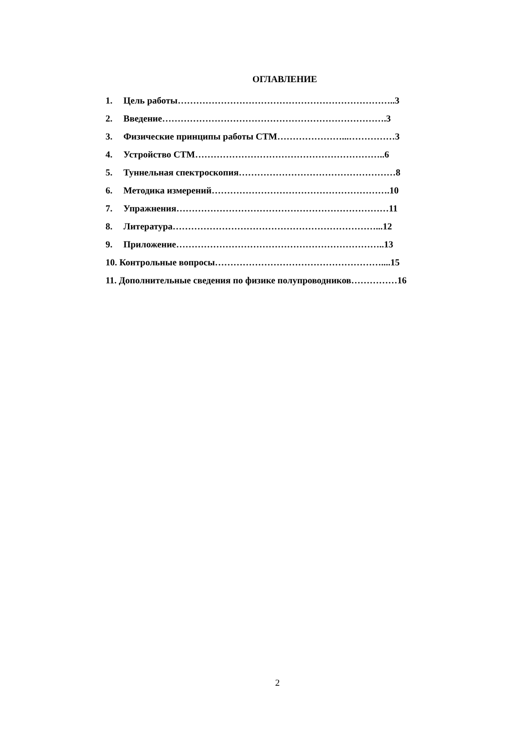ОГЛАВЛЕНИЕ
1. Цель работы……………………………………………………………..3
2. Введение……………………………………………………………….3
3. Физические принципы работы СТМ…………………...……………3
4. Устройство СТМ……………………………………………………..6
5. Туннельная спектроскопия……………………………………………8
6. Методика измерений………………………………………………….10
7. Упражнения……………………………………………………………11
8. Литература…………………………………………………………...12
9. Приложение…………………………………………………………..13
10. Контрольные вопросы………………………………………………....15
11. Дополнительные сведения по физике полупроводников……………16
2